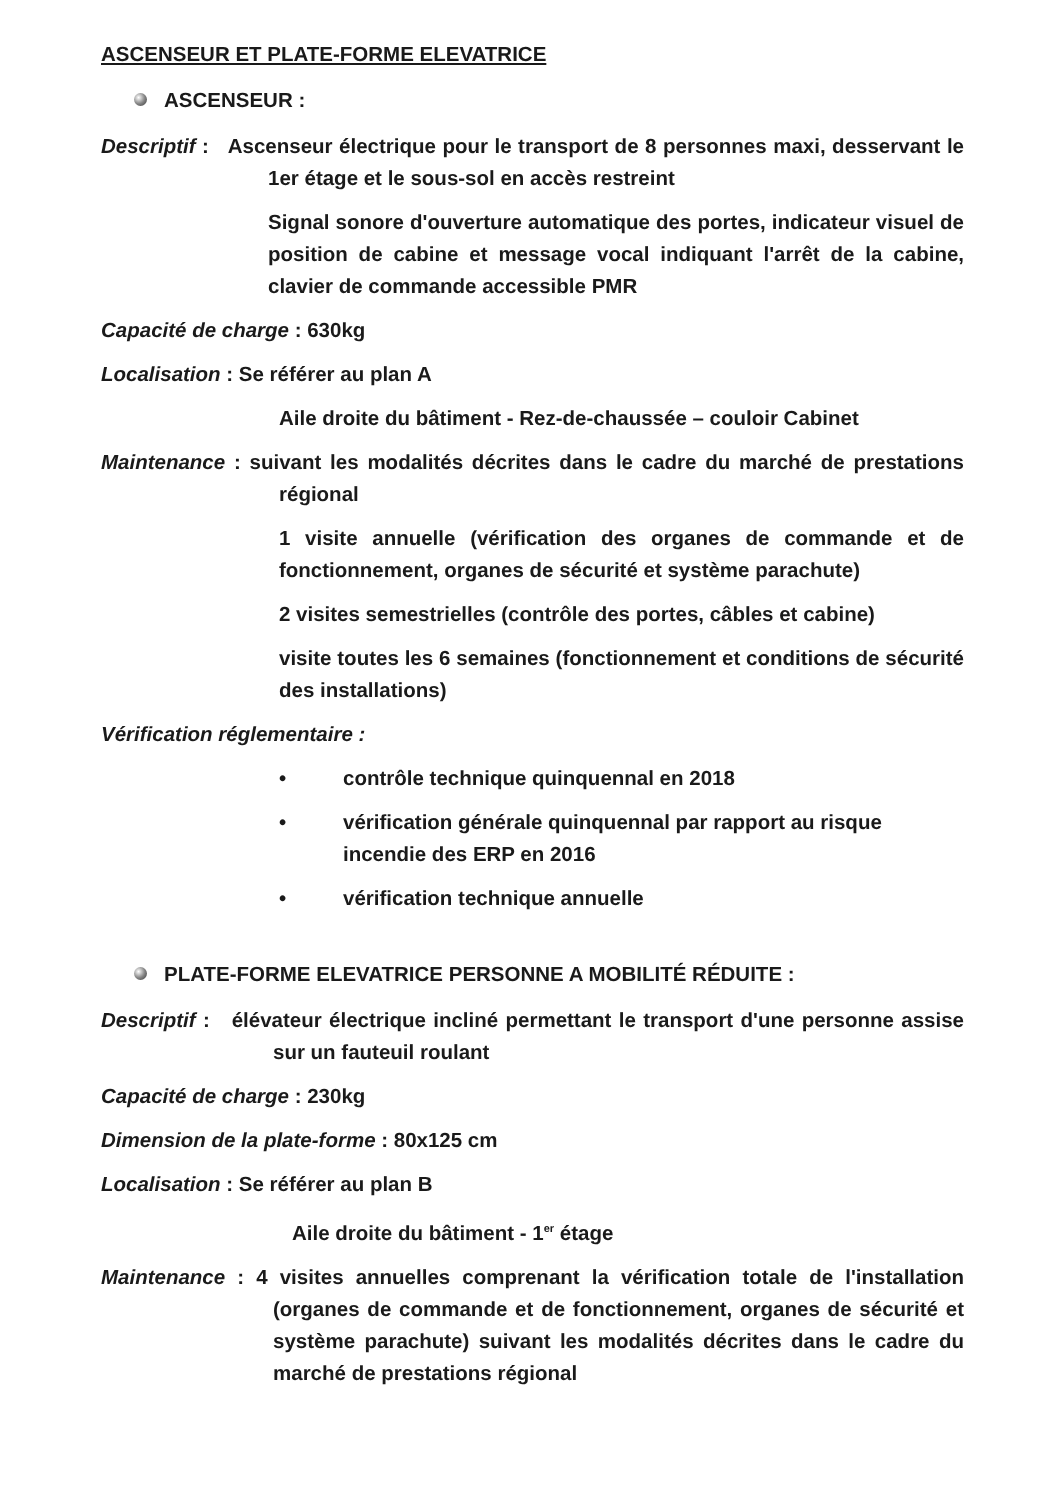ASCENSEUR ET PLATE-FORME ELEVATRICE
ASCENSEUR :
Descriptif : Ascenseur électrique pour le transport de 8 personnes maxi, desservant le 1er étage et le sous-sol en accès restreint
Signal sonore d'ouverture automatique des portes, indicateur visuel de position de cabine et message vocal indiquant l'arrêt de la cabine, clavier de commande accessible PMR
Capacité de charge : 630kg
Localisation : Se référer au plan A
Aile droite du bâtiment - Rez-de-chaussée – couloir Cabinet
Maintenance : suivant les modalités décrites dans le cadre du marché de prestations régional
1 visite annuelle (vérification des organes de commande et de fonctionnement, organes de sécurité et système parachute)
2 visites semestrielles (contrôle des portes, câbles et cabine)
visite toutes les 6 semaines (fonctionnement et conditions de sécurité des installations)
Vérification réglementaire :
• contrôle technique quinquennal en 2018
• vérification générale quinquennal par rapport au risque incendie des ERP en 2016
• vérification technique annuelle
PLATE-FORME ELEVATRICE PERSONNE A MOBILITÉ RÉDUITE :
Descriptif : élévateur électrique incliné permettant le transport d'une personne assise sur un fauteuil roulant
Capacité de charge : 230kg
Dimension de la plate-forme : 80x125 cm
Localisation : Se référer au plan B
Aile droite du bâtiment - 1<sup>er</sup> étage
Maintenance : 4 visites annuelles comprenant la vérification totale de l'installation (organes de commande et de fonctionnement, organes de sécurité et système parachute) suivant les modalités décrites dans le cadre du marché de prestations régional